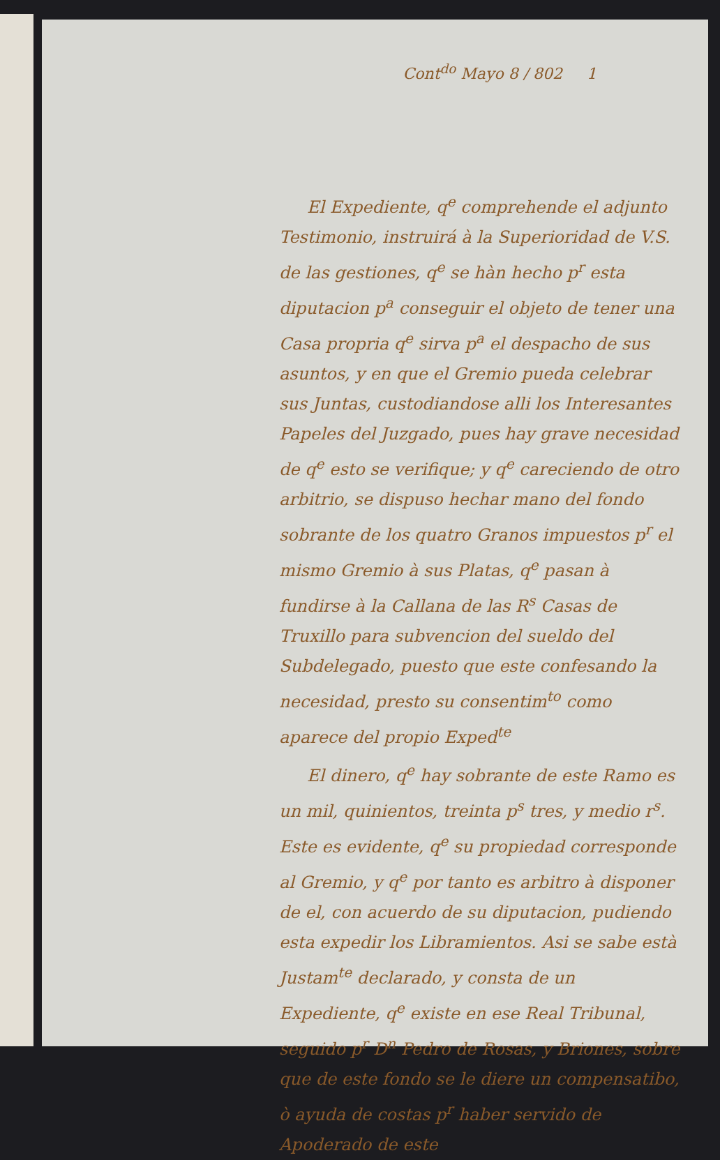Cont<sup>do</sup> Mayo 8 / 802 1
El Expediente, q<sup>e</sup> comprehende el adjunto Testimonio, instruirá à la Superioridad de V.S. de las gestiones, q<sup>e</sup> se hàn hecho p<sup>r</sup> esta diputacion p<sup>a</sup> conseguir el objeto de tener una Casa propria q<sup>e</sup> sirva p<sup>a</sup> el despacho de sus asuntos, y en que el Gremio pueda celebrar sus Juntas, custodiandose alli los Interesantes Papeles del Juzgado, pues hay grave necesidad de q<sup>e</sup> esto se verifique; y q<sup>e</sup> careciendo de otro arbitrio, se dispuso hechar mano del fondo sobrante de los quatro Granos impuestos p<sup>r</sup> el mismo Gremio à sus Platas, q<sup>e</sup> pasan à fundirse à la Callana de las R<sup>s</sup> Casas de Truxillo para subvencion del sueldo del Subdelegado, puesto que este confesando la necesidad, presto su consentim<sup>to</sup> como aparece del propio Exped<sup>te</sup>
El dinero, q<sup>e</sup> hay sobrante de este Ramo es un mil, quinientos, treinta p<sup>s</sup> tres, y medio r<sup>s</sup>. Este es evidente, q<sup>e</sup> su propiedad corresponde al Gremio, y q<sup>e</sup> por tanto es arbitro à disponer de el, con acuerdo de su diputacion, pudiendo esta expedir los Libramientos. Asi se sabe està Justam<sup>te</sup> declarado, y consta de un Expediente, q<sup>e</sup> existe en ese Real Tribunal, seguido p<sup>r</sup> D<sup>n</sup> Pedro de Rosas, y Briones, sobre que de este fondo se le diere un compensatibo, ò ayuda de costas p<sup>r</sup> haber servido de Apoderado de este